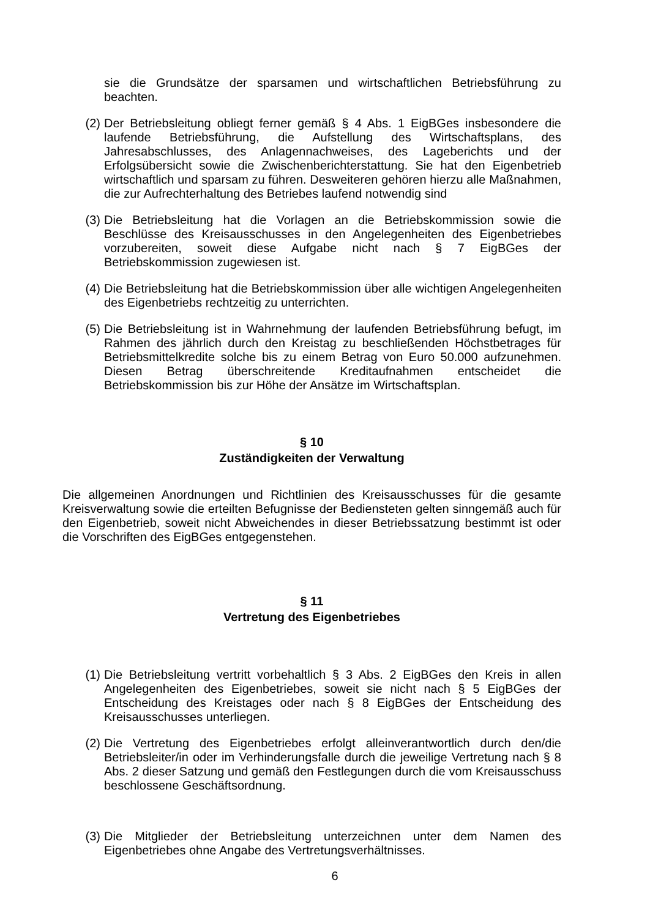sie die Grundsätze der sparsamen und wirtschaftlichen Betriebsführung zu beachten.
(2) Der Betriebsleitung obliegt ferner gemäß § 4 Abs. 1 EigBGes insbesondere die laufende Betriebsführung, die Aufstellung des Wirtschaftsplans, des Jahresabschlusses, des Anlagennachweises, des Lageberichts und der Erfolgsübersicht sowie die Zwischenberichterstattung. Sie hat den Eigenbetrieb wirtschaftlich und sparsam zu führen. Desweiteren gehören hierzu alle Maßnahmen, die zur Aufrechterhaltung des Betriebes laufend notwendig sind
(3) Die Betriebsleitung hat die Vorlagen an die Betriebskommission sowie die Beschlüsse des Kreisausschusses in den Angelegenheiten des Eigenbetriebes vorzubereiten, soweit diese Aufgabe nicht nach § 7 EigBGes der Betriebskommission zugewiesen ist.
(4) Die Betriebsleitung hat die Betriebskommission über alle wichtigen Angelegenheiten des Eigenbetriebs rechtzeitig zu unterrichten.
(5) Die Betriebsleitung ist in Wahrnehmung der laufenden Betriebsführung befugt, im Rahmen des jährlich durch den Kreistag zu beschließenden Höchstbetrages für Betriebsmittelkredite solche bis zu einem Betrag von Euro 50.000 aufzunehmen. Diesen Betrag überschreitende Kreditaufnahmen entscheidet die Betriebskommission bis zur Höhe der Ansätze im Wirtschaftsplan.
§ 10
Zuständigkeiten der Verwaltung
Die allgemeinen Anordnungen und Richtlinien des Kreisausschusses für die gesamte Kreisverwaltung sowie die erteilten Befugnisse der Bediensteten gelten sinngemäß auch für den Eigenbetrieb, soweit nicht Abweichendes in dieser Betriebssatzung bestimmt ist oder die Vorschriften des EigBGes entgegenstehen.
§ 11
Vertretung des Eigenbetriebes
(1) Die Betriebsleitung vertritt vorbehaltlich § 3 Abs. 2 EigBGes den Kreis in allen Angelegenheiten des Eigenbetriebes, soweit sie nicht nach § 5 EigBGes der Entscheidung des Kreistages oder nach § 8 EigBGes der Entscheidung des Kreisausschusses unterliegen.
(2) Die Vertretung des Eigenbetriebes erfolgt alleinverantwortlich durch den/die Betriebsleiter/in oder im Verhinderungsfalle durch die jeweilige Vertretung nach § 8 Abs. 2 dieser Satzung und gemäß den Festlegungen durch die vom Kreisausschuss beschlossene Geschäftsordnung.
(3) Die Mitglieder der Betriebsleitung unterzeichnen unter dem Namen des Eigenbetriebes ohne Angabe des Vertretungsverhältnisses.
6